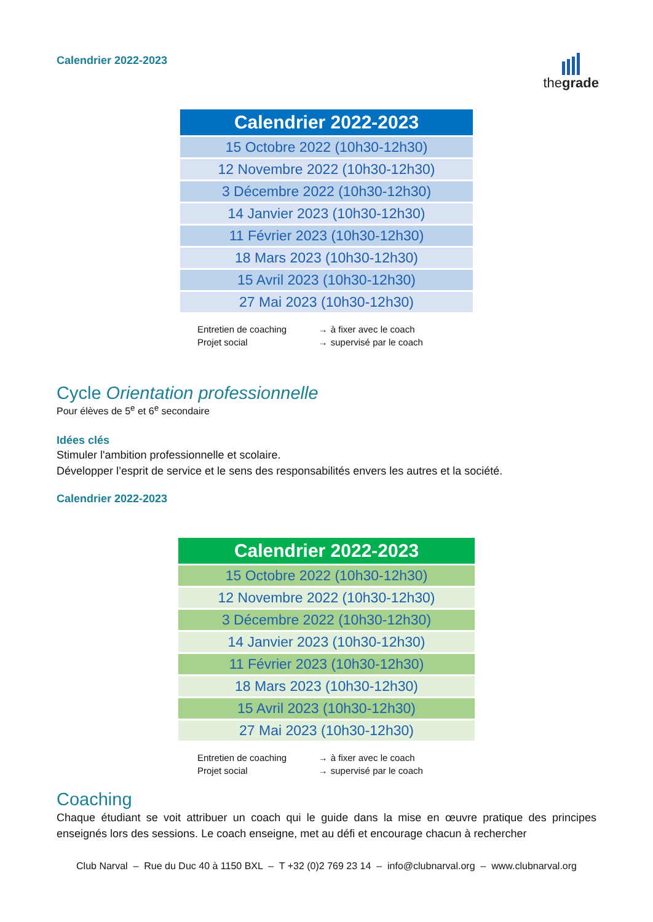Calendrier 2022-2023
thegrade
| Calendrier 2022-2023 |
| --- |
| 15 Octobre 2022 (10h30-12h30) |
| 12 Novembre 2022 (10h30-12h30) |
| 3 Décembre 2022 (10h30-12h30) |
| 14 Janvier 2023 (10h30-12h30) |
| 11 Février 2023 (10h30-12h30) |
| 18 Mars 2023 (10h30-12h30) |
| 15 Avril 2023 (10h30-12h30) |
| 27 Mai 2023 (10h30-12h30) |
| Entretien de coaching | → | à fixer avec le coach |
| Projet social | → | supervisé par le coach |
Cycle Orientation professionnelle
Pour élèves de 5<sup>e</sup> et 6<sup>e</sup> secondaire
Idées clés
Stimuler l'ambition professionnelle et scolaire.
Développer l’esprit de service et le sens des responsabilités envers les autres et la société.
Calendrier 2022-2023
| Calendrier 2022-2023 |
| --- |
| 15 Octobre 2022 (10h30-12h30) |
| 12 Novembre 2022 (10h30-12h30) |
| 3 Décembre 2022 (10h30-12h30) |
| 14 Janvier 2023 (10h30-12h30) |
| 11 Février 2023 (10h30-12h30) |
| 18 Mars 2023 (10h30-12h30) |
| 15 Avril 2023 (10h30-12h30) |
| 27 Mai 2023 (10h30-12h30) |
| Entretien de coaching | → | à fixer avec le coach |
| Projet social | → | supervisé par le coach |
Coaching
Chaque étudiant se voit attribuer un coach qui le guide dans la mise en œuvre pratique des principes enseignés lors des sessions. Le coach enseigne, met au défi et encourage chacun à rechercher
Club Narval – Rue du Duc 40 à 1150 BXL – T +32 (0)2 769 23 14 – info@clubnarval.org – www.clubnarval.org